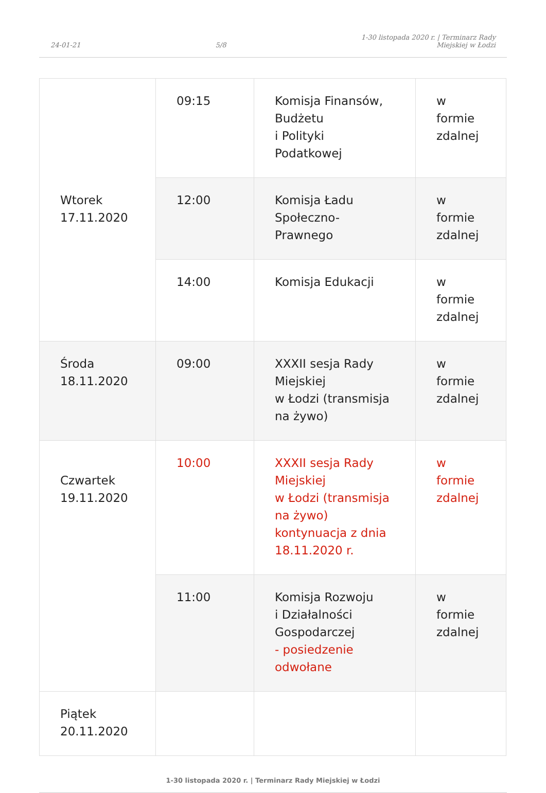24-01-21 5/8 1-30 listopada 2020 r. | Terminarz Rady
Miejskiej w Łodzi
| Wtorek 17.11.2020 | 09:15 | Komisja Finansów, Budżetu i Polityki Podatkowej | w formie zdalnej |
| | 12:00 | Komisja Ładu Społeczno-Prawnego | w formie zdalnej |
| | 14:00 | Komisja Edukacji | w formie zdalnej |
| Środa 18.11.2020 | 09:00 | XXXII sesja Rady Miejskiej w Łodzi (transmisja na żywo) | w formie zdalnej |
| Czwartek 19.11.2020 | 10:00 | XXXII sesja Rady Miejskiej w Łodzi (transmisja na żywo) kontynuacja z dnia 18.11.2020 r. | w formie zdalnej |
| | 11:00 | Komisja Rozwoju i Działalności Gospodarczej - posiedzenie odwołane | w formie zdalnej |
| Piątek 20.11.2020 | | | |
1-30 listopada 2020 r. | Terminarz Rady Miejskiej w Łodzi